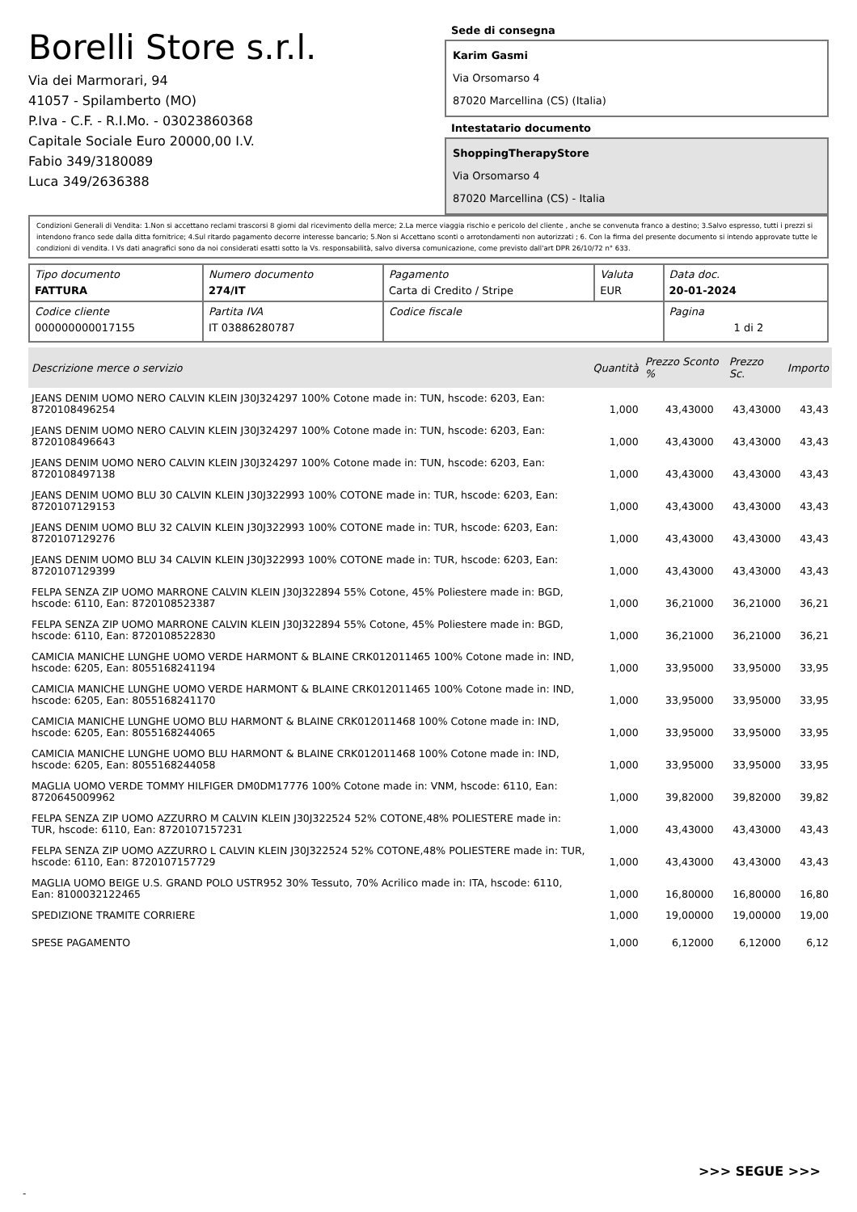Borelli Store s.r.l.
Via dei Marmorari, 94
41057 - Spilamberto (MO)
P.Iva - C.F. - R.I.Mo. - 03023860368
Capitale Sociale Euro 20000,00 I.V.
Fabio 349/3180089
Luca 349/2636388
Sede di consegna
Karim Gasmi
Via Orsomarso 4
87020 Marcellina (CS) (Italia)
Intestatario documento
ShoppingTherapyStore
Via Orsomarso 4
87020 Marcellina (CS) - Italia
Condizioni Generali di Vendita: 1.Non si accettano reclami trascorsi 8 giorni dal ricevimento della merce; 2.La merce viaggia rischio e pericolo del cliente , anche se convenuta franco a destino; 3.Salvo espresso, tutti i prezzi si intendono franco sede dalla ditta fornitrice; 4.Sul ritardo pagamento decorre interesse bancario; 5.Non si Accettano sconti o arrotondamenti non autorizzati ; 6. Con la firma del presente documento si intendo approvate tutte le condizioni di vendita. I Vs dati anagrafici sono da noi considerati esatti sotto la Vs. responsabilità, salvo diversa comunicazione, come previsto dall'art DPR 26/10/72 n° 633.
| Tipo documento FATTURA | Numero documento 274/IT | Pagamento Carta di Credito / Stripe | Valuta EUR | Data doc. 20-01-2024 |
| Codice cliente 000000000017155 | Partita IVA IT 03886280787 | Codice fiscale | | Pagina 1 di 2 |
| Descrizione merce o servizio | Quantità | Prezzo Sconto % | | Prezzo Sc. | Importo |
| --- | --- | --- | --- | --- | --- |
| JEANS DENIM UOMO NERO CALVIN KLEIN J30J324297 100% Cotone made in: TUN, hscode: 6203, Ean: 8720108496254 | 1,000 | 43,43000 | | 43,43000 | 43,43 |
| JEANS DENIM UOMO NERO CALVIN KLEIN J30J324297 100% Cotone made in: TUN, hscode: 6203, Ean: 8720108496643 | 1,000 | 43,43000 | | 43,43000 | 43,43 |
| JEANS DENIM UOMO NERO CALVIN KLEIN J30J324297 100% Cotone made in: TUN, hscode: 6203, Ean: 8720108497138 | 1,000 | 43,43000 | | 43,43000 | 43,43 |
| JEANS DENIM UOMO BLU 30 CALVIN KLEIN J30J322993 100% COTONE made in: TUR, hscode: 6203, Ean: 8720107129153 | 1,000 | 43,43000 | | 43,43000 | 43,43 |
| JEANS DENIM UOMO BLU 32 CALVIN KLEIN J30J322993 100% COTONE made in: TUR, hscode: 6203, Ean: 8720107129276 | 1,000 | 43,43000 | | 43,43000 | 43,43 |
| JEANS DENIM UOMO BLU 34 CALVIN KLEIN J30J322993 100% COTONE made in: TUR, hscode: 6203, Ean: 8720107129399 | 1,000 | 43,43000 | | 43,43000 | 43,43 |
| FELPA SENZA ZIP UOMO MARRONE CALVIN KLEIN J30J322894 55% Cotone, 45% Poliestere made in: BGD, hscode: 6110, Ean: 8720108523387 | 1,000 | 36,21000 | | 36,21000 | 36,21 |
| FELPA SENZA ZIP UOMO MARRONE CALVIN KLEIN J30J322894 55% Cotone, 45% Poliestere made in: BGD, hscode: 6110, Ean: 8720108522830 | 1,000 | 36,21000 | | 36,21000 | 36,21 |
| CAMICIA MANICHE LUNGHE UOMO VERDE HARMONT & BLAINE CRK012011465 100% Cotone made in: IND, hscode: 6205, Ean: 8055168241194 | 1,000 | 33,95000 | | 33,95000 | 33,95 |
| CAMICIA MANICHE LUNGHE UOMO VERDE HARMONT & BLAINE CRK012011465 100% Cotone made in: IND, hscode: 6205, Ean: 8055168241170 | 1,000 | 33,95000 | | 33,95000 | 33,95 |
| CAMICIA MANICHE LUNGHE UOMO BLU HARMONT & BLAINE CRK012011468 100% Cotone made in: IND, hscode: 6205, Ean: 8055168244065 | 1,000 | 33,95000 | | 33,95000 | 33,95 |
| CAMICIA MANICHE LUNGHE UOMO BLU HARMONT & BLAINE CRK012011468 100% Cotone made in: IND, hscode: 6205, Ean: 8055168244058 | 1,000 | 33,95000 | | 33,95000 | 33,95 |
| MAGLIA UOMO VERDE TOMMY HILFIGER DM0DM17776 100% Cotone made in: VNM, hscode: 6110, Ean: 8720645009962 | 1,000 | 39,82000 | | 39,82000 | 39,82 |
| FELPA SENZA ZIP UOMO AZZURRO M CALVIN KLEIN J30J322524 52% COTONE,48% POLIESTERE made in: TUR, hscode: 6110, Ean: 8720107157231 | 1,000 | 43,43000 | | 43,43000 | 43,43 |
| FELPA SENZA ZIP UOMO AZZURRO L CALVIN KLEIN J30J322524 52% COTONE,48% POLIESTERE made in: TUR, hscode: 6110, Ean: 8720107157729 | 1,000 | 43,43000 | | 43,43000 | 43,43 |
| MAGLIA UOMO BEIGE U.S. GRAND POLO USTR952 30% Tessuto, 70% Acrilico made in: ITA, hscode: 6110, Ean: 8100032122465 | 1,000 | 16,80000 | | 16,80000 | 16,80 |
| SPEDIZIONE TRAMITE CORRIERE | 1,000 | 19,00000 | | 19,00000 | 19,00 |
| SPESE PAGAMENTO | 1,000 | 6,12000 | | 6,12000 | 6,12 |
>>> SEGUE >>>
-